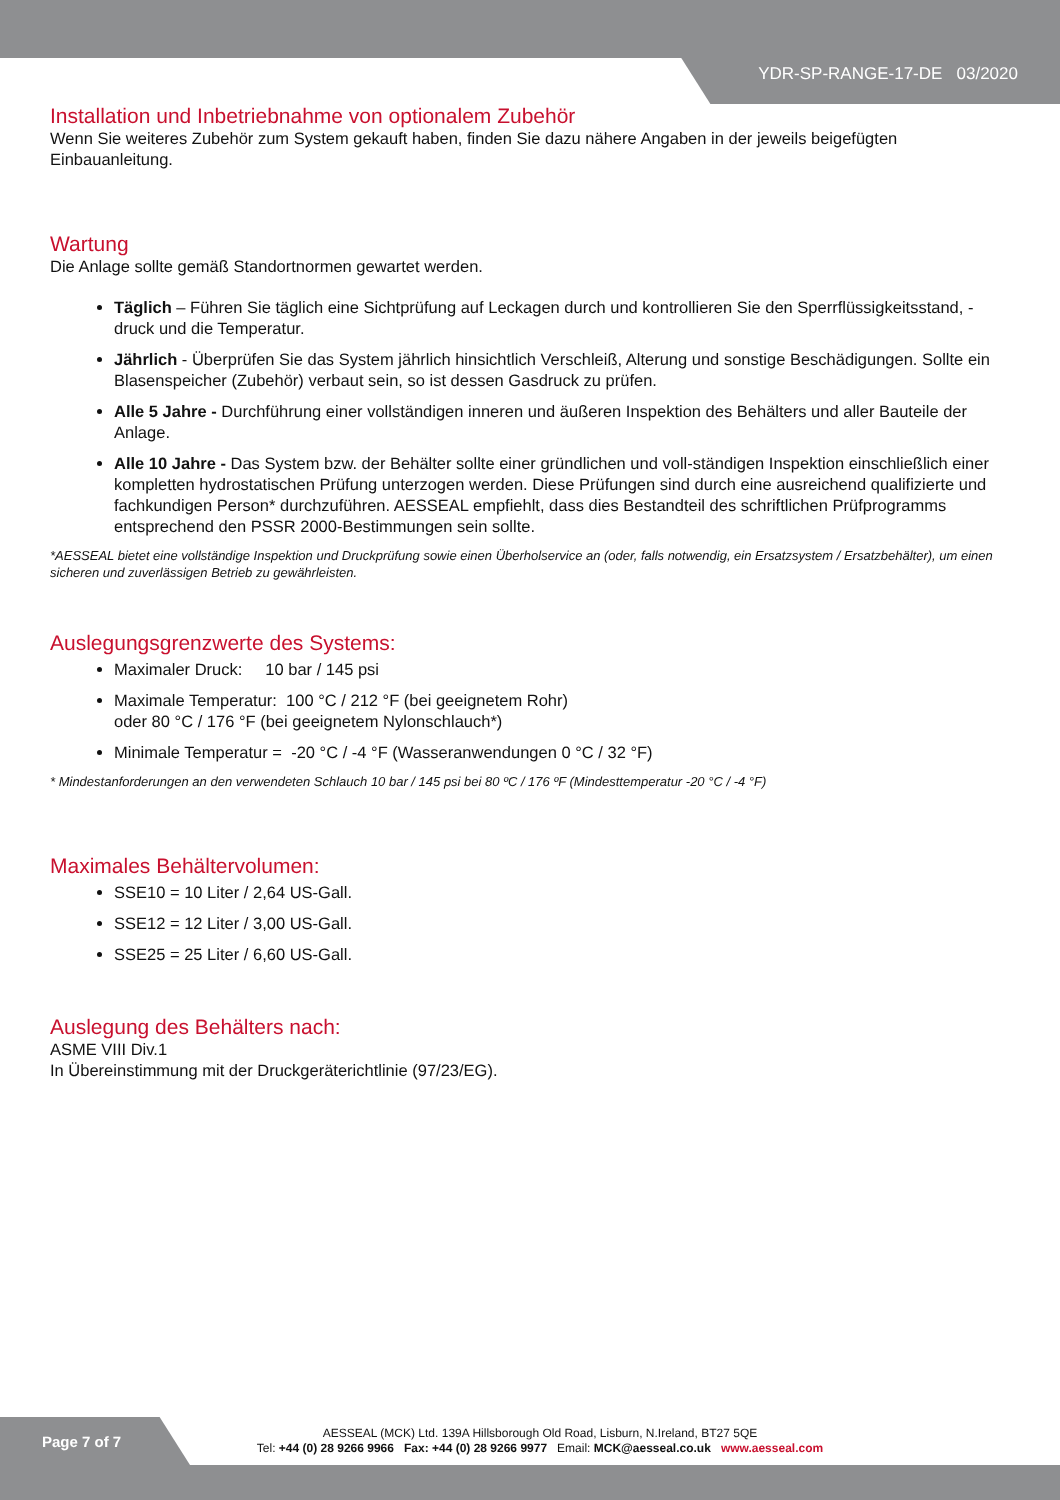YDR-SP-RANGE-17-DE 03/2020
Installation und Inbetriebnahme von optionalem Zubehör
Wenn Sie weiteres Zubehör zum System gekauft haben, finden Sie dazu nähere Angaben in der jeweils beigefügten Einbauanleitung.
Wartung
Die Anlage sollte gemäß Standortnormen gewartet werden.
Täglich – Führen Sie täglich eine Sichtprüfung auf Leckagen durch und kontrollieren Sie den Sperrflüssigkeitsstand, -druck und die Temperatur.
Jährlich - Überprüfen Sie das System jährlich hinsichtlich Verschleiß, Alterung und sonstige Beschädigungen. Sollte ein Blasenspeicher (Zubehör) verbaut sein, so ist dessen Gasdruck zu prüfen.
Alle 5 Jahre - Durchführung einer vollständigen inneren und äußeren Inspektion des Behälters und aller Bauteile der Anlage.
Alle 10 Jahre - Das System bzw. der Behälter sollte einer gründlichen und voll-ständigen Inspektion einschließlich einer kompletten hydrostatischen Prüfung unterzogen werden. Diese Prüfungen sind durch eine ausreichend qualifizierte und fachkundigen Person* durchzuführen. AESSEAL empfiehlt, dass dies Bestandteil des schriftlichen Prüfprogramms entsprechend den PSSR 2000-Bestimmungen sein sollte.
*AESSEAL bietet eine vollständige Inspektion und Druckprüfung sowie einen Überholservice an (oder, falls notwendig, ein Ersatzsystem / Ersatzbehälter), um einen sicheren und zuverlässigen Betrieb zu gewährleisten.
Auslegungsgrenzwerte des Systems:
Maximaler Druck: 10 bar / 145 psi
Maximale Temperatur: 100 °C / 212 °F (bei geeignetem Rohr)
oder 80 °C / 176 °F (bei geeignetem Nylonschlauch*)
Minimale Temperatur = -20 °C / -4 °F (Wasseranwendungen 0 °C / 32 °F)
* Mindestanforderungen an den verwendeten Schlauch 10 bar / 145 psi bei 80 ºC / 176 ºF (Mindesttemperatur -20 °C / -4 °F)
Maximales Behältervolumen:
SSE10 = 10 Liter / 2,64 US-Gall.
SSE12 = 12 Liter / 3,00 US-Gall.
SSE25 = 25 Liter / 6,60 US-Gall.
Auslegung des Behälters nach:
ASME VIII Div.1
In Übereinstimmung mit der Druckgeräterichtlinie (97/23/EG).
Page 7 of 7
AESSEAL (MCK) Ltd. 139A Hillsborough Old Road, Lisburn, N.Ireland, BT27 5QE
Tel: +44 (0) 28 9266 9966 Fax: +44 (0) 28 9266 9977 Email: MCK@aesseal.co.uk www.aesseal.com